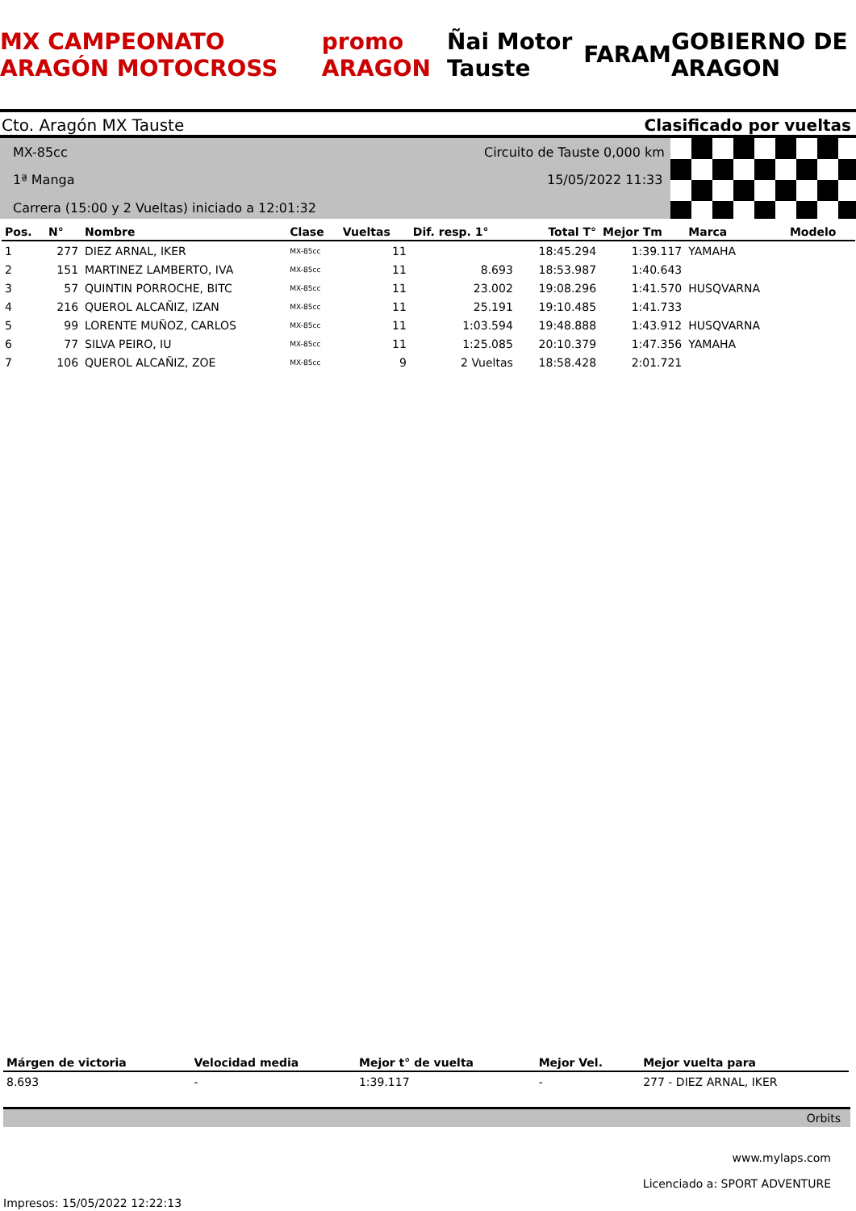MX CAMPEONATO ARAGÓN MOTOCROSS promo ARAGON Ñai Motor Tauste FARAM GOBIERNO DE ARAGON
Cto. Aragón MX Tauste Clasificado por vueltas
MX-85cc Circuito de Tauste 0,000 km
1ª Manga 15/05/2022 11:33
Carrera (15:00 y 2 Vueltas) iniciado a 12:01:32
| Pos. | N° | Nombre | Clase | Vueltas | Dif. resp. 1° | Total T° | Mejor Tm | Marca | Modelo |
| --- | --- | --- | --- | --- | --- | --- | --- | --- | --- |
| 1 | 277 | DIEZ ARNAL, IKER | MX-85cc | 11 | | 18:45.294 | 1:39.117 | YAMAHA | |
| 2 | 151 | MARTINEZ LAMBERTO, IVA | MX-85cc | 11 | 8.693 | 18:53.987 | 1:40.643 | | |
| 3 | 57 | QUINTIN PORROCHE, BITC | MX-85cc | 11 | 23.002 | 19:08.296 | 1:41.570 | HUSQVARNA | |
| 4 | 216 | QUEROL ALCAÑIZ, IZAN | MX-85cc | 11 | 25.191 | 19:10.485 | 1:41.733 | | |
| 5 | 99 | LORENTE MUÑOZ, CARLOS | MX-85cc | 11 | 1:03.594 | 19:48.888 | 1:43.912 | HUSQVARNA | |
| 6 | 77 | SILVA PEIRO, IU | MX-85cc | 11 | 1:25.085 | 20:10.379 | 1:47.356 | YAMAHA | |
| 7 | 106 | QUEROL ALCAÑIZ, ZOE | MX-85cc | 9 | 2 Vueltas | 18:58.428 | 2:01.721 | | |
| Márgen de victoria | Velocidad media | Mejor t° de vuelta | Mejor Vel. | Mejor vuelta para |
| --- | --- | --- | --- | --- |
| 8.693 | - | 1:39.117 | - | 277 - DIEZ ARNAL, IKER |
Orbits
www.mylaps.com
Licenciado a: SPORT ADVENTURE
Impresos: 15/05/2022 12:22:13